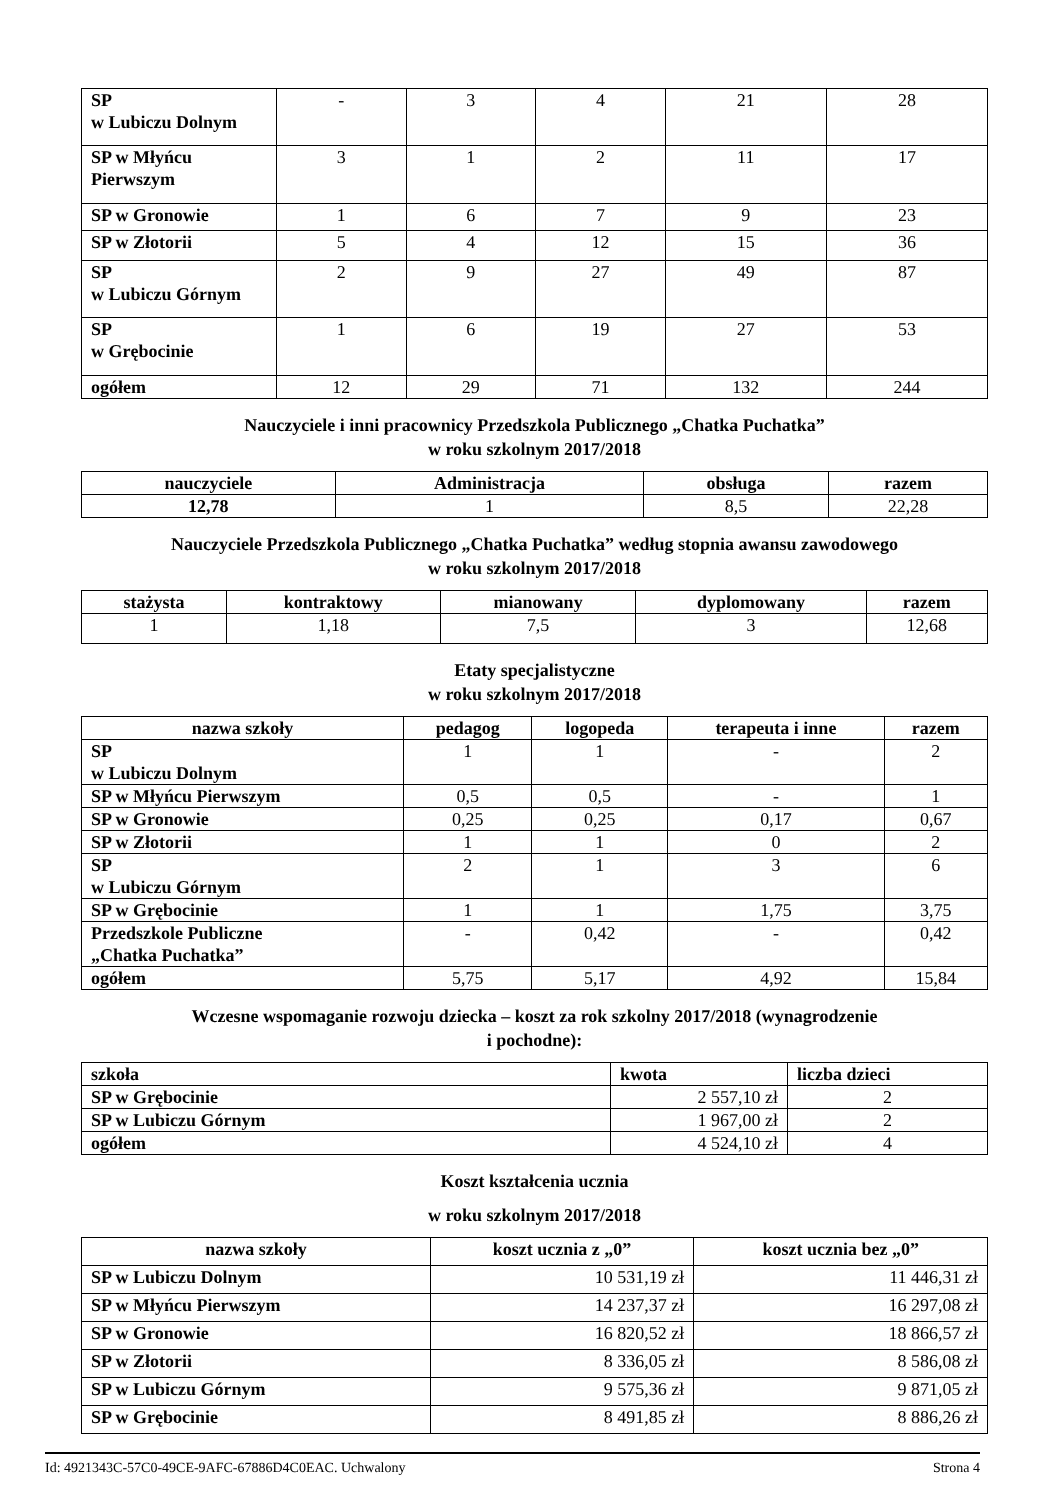| SP w Lubiczu Dolnym | - | 3 | 4 | 21 | 28 |
| SP w Młyńcu Pierwszym | 3 | 1 | 2 | 11 | 17 |
| SP w Gronowie | 1 | 6 | 7 | 9 | 23 |
| SP w Złotorii | 5 | 4 | 12 | 15 | 36 |
| SP w Lubiczu Górnym | 2 | 9 | 27 | 49 | 87 |
| SP w Grębocinie | 1 | 6 | 19 | 27 | 53 |
| ogółem | 12 | 29 | 71 | 132 | 244 |
Nauczyciele i inni pracownicy Przedszkola Publicznego „Chatka Puchatka”
w roku szkolnym 2017/2018
| nauczyciele | Administracja | obsługa | razem |
| --- | --- | --- | --- |
| 12,78 | 1 | 8,5 | 22,28 |
Nauczyciele Przedszkola Publicznego „Chatka Puchatka” według stopnia awansu zawodowego
w roku szkolnym 2017/2018
| stażysta | kontraktowy | mianowany | dyplomowany | razem |
| --- | --- | --- | --- | --- |
| 1 | 1,18 | 7,5 | 3 | 12,68 |
Etaty specjalistyczne
w roku szkolnym 2017/2018
| nazwa szkoły | pedagog | logopeda | terapeuta i inne | razem |
| --- | --- | --- | --- | --- |
| SP w Lubiczu Dolnym | 1 | 1 | - | 2 |
| SP w Młyńcu Pierwszym | 0,5 | 0,5 | - | 1 |
| SP w Gronowie | 0,25 | 0,25 | 0,17 | 0,67 |
| SP w Złotorii | 1 | 1 | 0 | 2 |
| SP w Lubiczu Górnym | 2 | 1 | 3 | 6 |
| SP w Grębocinie | 1 | 1 | 1,75 | 3,75 |
| Przedszkole Publiczne „Chatka Puchatka” | - | 0,42 | - | 0,42 |
| ogółem | 5,75 | 5,17 | 4,92 | 15,84 |
Wczesne wspomaganie rozwoju dziecka – koszt za rok szkolny 2017/2018 (wynagrodzenie
i pochodne):
| szkoła | kwota | liczba dzieci |
| --- | --- | --- |
| SP w Grębocinie | 2 557,10 zł | 2 |
| SP w Lubiczu Górnym | 1 967,00 zł | 2 |
| ogółem | 4 524,10 zł | 4 |
Koszt kształcenia ucznia
w roku szkolnym 2017/2018
| nazwa szkoły | koszt ucznia z „0” | koszt ucznia bez „0” |
| --- | --- | --- |
| SP w Lubiczu Dolnym | 10 531,19 zł | 11 446,31 zł |
| SP w Młyńcu Pierwszym | 14 237,37 zł | 16 297,08 zł |
| SP w Gronowie | 16 820,52 zł | 18 866,57 zł |
| SP w Złotorii | 8 336,05 zł | 8 586,08 zł |
| SP w Lubiczu Górnym | 9 575,36 zł | 9 871,05 zł |
| SP w Grębocinie | 8 491,85 zł | 8 886,26 zł |
Id: 4921343C-57C0-49CE-9AFC-67886D4C0EAC. Uchwalony Strona 4